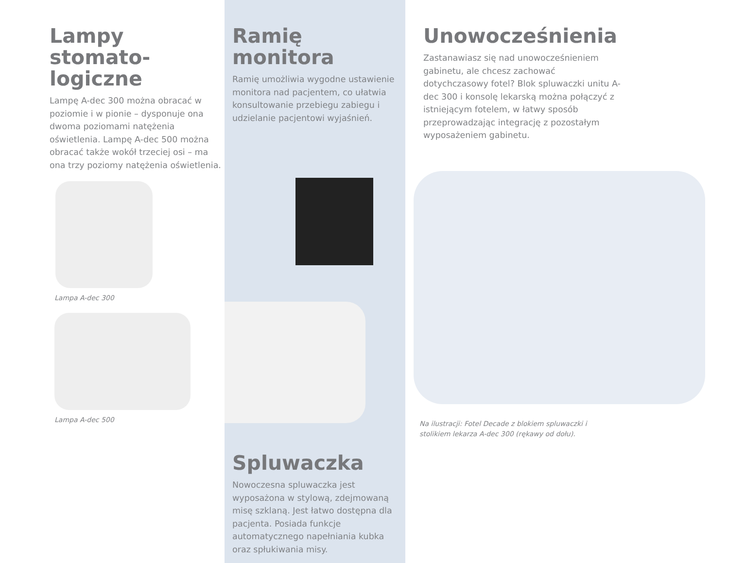Lampy stomato-
logiczne
Lampę A-dec 300 można obracać w poziomie i w pionie – dysponuje ona dwoma poziomami natężenia oświetlenia. Lampę A-dec 500 można obracać także wokół trzeciej osi – ma ona trzy poziomy natężenia oświetlenia.
Lampa A-dec 300
Lampa A-dec 500
Ramię monitora
Ramię umożliwia wygodne ustawienie monitora nad pacjentem, co ułatwia konsultowanie przebiegu zabiegu i udzielanie pacjentowi wyjaśnień.
Spluwaczka
Nowoczesna spluwaczka jest wyposażona w stylową, zdejmowaną misę szklaną. Jest łatwo dostępna dla pacjenta. Posiada funkcje automatycznego napełniania kubka oraz spłukiwania misy.
Unowocześnienia
Zastanawiasz się nad unowocześnieniem gabinetu, ale chcesz zachować dotychczasowy fotel? Blok spluwaczki unitu A-dec 300 i konsolę lekarską można połączyć z istniejącym fotelem, w łatwy sposób przeprowadzając integrację z pozostałym wyposażeniem gabinetu.
Na ilustracji: Fotel Decade z blokiem spluwaczki i stolikiem lekarza A-dec 300 (rękawy od dołu).